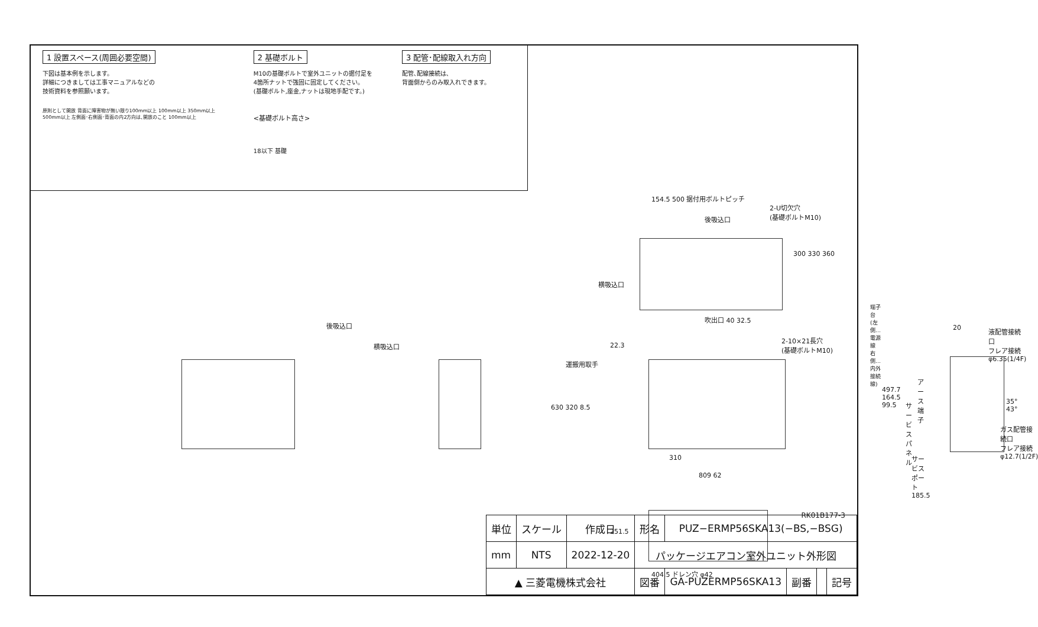1 設置スペース(周囲必要空間)
下図は基本例を示します。
詳細につきましては工事マニュアルなどの
技術資料を参照願います。
原則として開放 背面に障害物が無い限り100mm以上 100mm以上 350mm以上 500mm以上 左側面･右側面･背面の内2方向は､開放のこと 100mm以上
2 基礎ボルト
M10の基礎ボルトで室外ユニットの据付足を
4箇所ナットで強固に固定してください。
(基礎ボルト,座金,ナットは現地手配です。)
<基礎ボルト高さ>
18以下 基礎
3 配管･配線取入れ方向
配管､配線接続は､
背面側からのみ取入れできます。
154.5 500 据付用ボルトピッチ
2-U切欠穴
(基礎ボルトM10)
後吸込口
横吸込口
300 330 360
吹出口 40 32.5
2-10×21長穴
(基礎ボルトM10)
後吸込口
横吸込口 22.3
運搬用取手
630 320 8.5
310
809 62
端子台
(左側…電源線
右側…内外接続線)
20
液配管接続口
フレア接続
φ6.35(1/4F)
アース端子
サービスパネル
497.7 164.5 99.5
35° 43°
ガス配管接続口
フレア接続
φ12.7(1/2F)
サービスポート 185.5
251.5
404.5 ドレン穴 φ42
RK01B177-3
| 単位 | スケール | 作成日 | 形名 | PUZ−ERMP56SKA13(−BS,−BSG) | | | |
| mm | NTS | 2022-12-20 | パッケージエアコン室外ユニット外形図 | | | | |
| ▲ 三菱電機株式会社 | | | 図番 | GA-PUZERMP56SKA13 | 副番 | | 記号 |